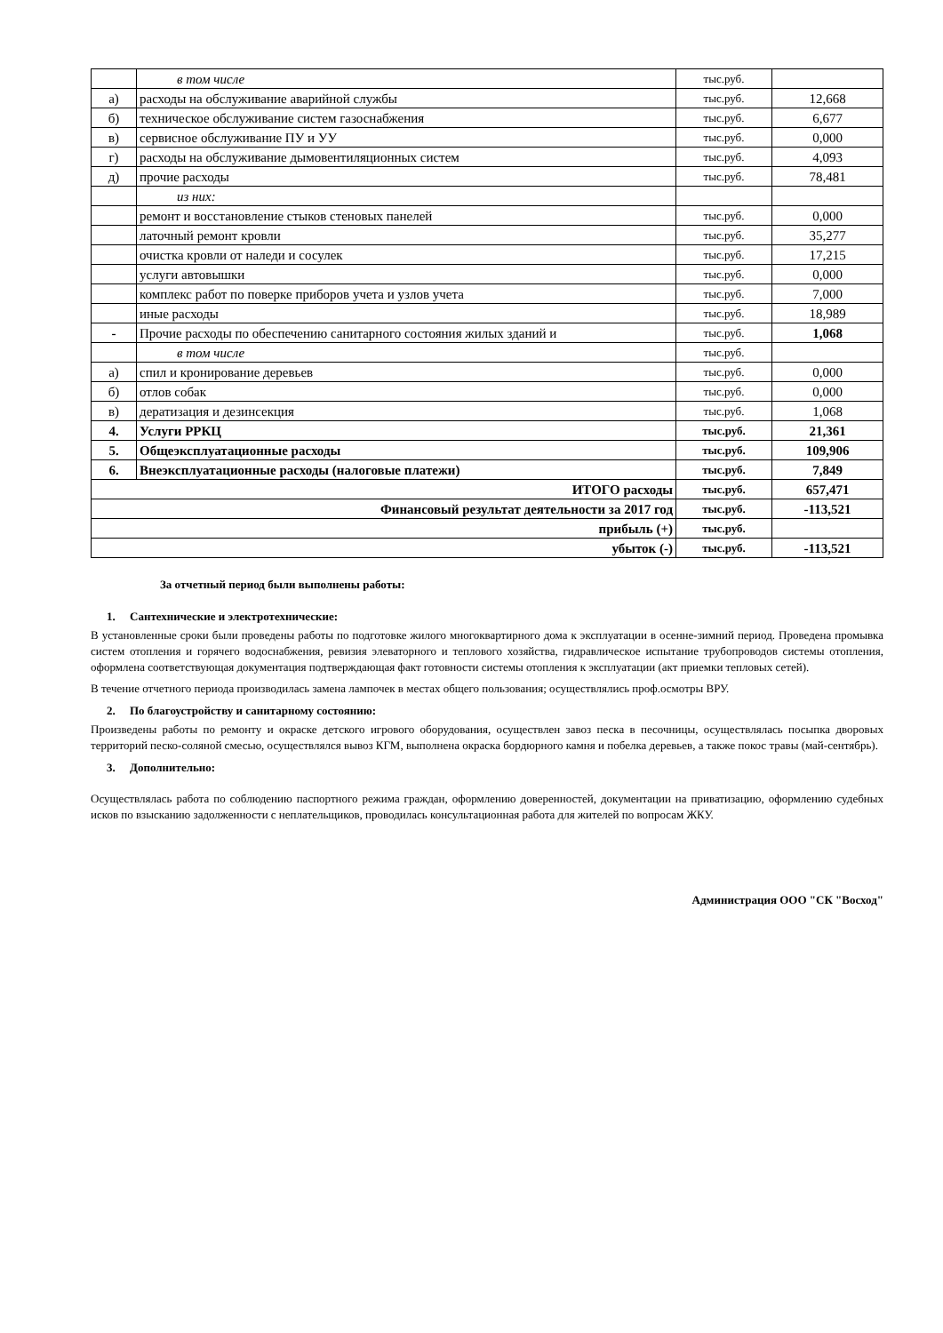| | в том числе | тыс.руб. | |
| а) | расходы на обслуживание аварийной службы | тыс.руб. | 12,668 |
| б) | техническое обслуживание систем газоснабжения | тыс.руб. | 6,677 |
| в) | сервисное обслуживание ПУ и УУ | тыс.руб. | 0,000 |
| г) | расходы на обслуживание дымовентиляционных систем | тыс.руб. | 4,093 |
| д) | прочие расходы | тыс.руб. | 78,481 |
| | из них: | | |
| | ремонт и восстановление стыков стеновых панелей | тыс.руб. | 0,000 |
| | латочный ремонт кровли | тыс.руб. | 35,277 |
| | очистка кровли от наледи и сосулек | тыс.руб. | 17,215 |
| | услуги автовышки | тыс.руб. | 0,000 |
| | комплекс работ по поверке приборов учета и узлов учета | тыс.руб. | 7,000 |
| | иные расходы | тыс.руб. | 18,989 |
| - | Прочие расходы по обеспечению санитарного состояния жилых зданий и | тыс.руб. | 1,068 |
| | в том числе | тыс.руб. | |
| а) | спил и кронирование деревьев | тыс.руб. | 0,000 |
| б) | отлов собак | тыс.руб. | 0,000 |
| в) | дератизация и дезинсекция | тыс.руб. | 1,068 |
| 4. | Услуги РРКЦ | тыс.руб. | 21,361 |
| 5. | Общеэксплуатационные расходы | тыс.руб. | 109,906 |
| 6. | Внеэксплуатационные расходы (налоговые платежи) | тыс.руб. | 7,849 |
| ИТОГО расходы | | тыс.руб. | 657,471 |
| Финансовый результат деятельности за 2017 год | | тыс.руб. | -113,521 |
| прибыль (+) | | тыс.руб. | |
| убыток (-) | | тыс.руб. | -113,521 |
За отчетный период были выполнены работы:
1. Сантехнические и электротехнические:
В установленные сроки были проведены работы по подготовке жилого многоквартирного дома к эксплуатации в осенне-зимний период. Проведена промывка систем отопления и горячего водоснабжения, ревизия элеваторного и теплового хозяйства, гидравлическое испытание трубопроводов системы отопления, оформлена соответствующая документация подтверждающая факт готовности системы отопления к эксплуатации (акт приемки тепловых сетей).
В течение отчетного периода производилась замена лампочек в местах общего пользования; осуществлялись проф.осмотры ВРУ.
2. По благоустройству и санитарному состоянию:
Произведены работы по ремонту и окраске детского игрового оборудования, осуществлен завоз песка в песочницы, осуществлялась посыпка дворовых территорий песко-соляной смесью, осуществлялся вывоз КГМ, выполнена окраска бордюрного камня и побелка деревьев, а также покос травы (май-сентябрь).
3. Дополнительно:
Осуществлялась работа по соблюдению паспортного режима граждан, оформлению доверенностей, документации на приватизацию, оформлению судебных исков по взысканию задолженности с неплательщиков, проводилась консультационная работа для жителей по вопросам ЖКУ.
Администрация ООО "СК "Восход"